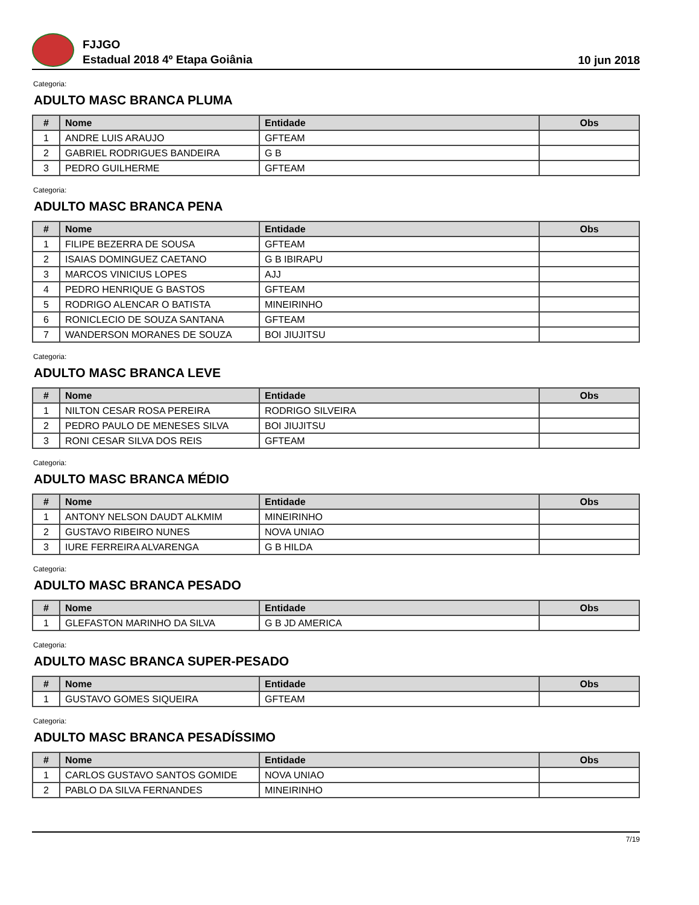FJJGO
Estadual 2018 4º Etapa Goiânia
10 jun 2018
Categoria:
ADULTO MASC BRANCA PLUMA
| # | Nome | Entidade | Obs |
| --- | --- | --- | --- |
| 1 | ANDRE LUIS ARAUJO | GFTEAM | |
| 2 | GABRIEL RODRIGUES BANDEIRA | G B | |
| 3 | PEDRO GUILHERME | GFTEAM | |
Categoria:
ADULTO MASC BRANCA PENA
| # | Nome | Entidade | Obs |
| --- | --- | --- | --- |
| 1 | FILIPE BEZERRA DE SOUSA | GFTEAM | |
| 2 | ISAIAS DOMINGUEZ CAETANO | G B IBIRAPU | |
| 3 | MARCOS VINICIUS LOPES | AJJ | |
| 4 | PEDRO HENRIQUE G BASTOS | GFTEAM | |
| 5 | RODRIGO ALENCAR O BATISTA | MINEIRINHO | |
| 6 | RONICLECIO DE SOUZA SANTANA | GFTEAM | |
| 7 | WANDERSON MORANES DE SOUZA | BOI JIUJITSU | |
Categoria:
ADULTO MASC BRANCA LEVE
| # | Nome | Entidade | Obs |
| --- | --- | --- | --- |
| 1 | NILTON CESAR ROSA PEREIRA | RODRIGO SILVEIRA | |
| 2 | PEDRO PAULO DE MENESES SILVA | BOI JIUJITSU | |
| 3 | RONI CESAR SILVA DOS REIS | GFTEAM | |
Categoria:
ADULTO MASC BRANCA MÉDIO
| # | Nome | Entidade | Obs |
| --- | --- | --- | --- |
| 1 | ANTONY NELSON DAUDT ALKMIM | MINEIRINHO | |
| 2 | GUSTAVO RIBEIRO NUNES | NOVA UNIAO | |
| 3 | IURE FERREIRA ALVARENGA | G B HILDA | |
Categoria:
ADULTO MASC BRANCA PESADO
| # | Nome | Entidade | Obs |
| --- | --- | --- | --- |
| 1 | GLEFASTON MARINHO DA SILVA | G B JD AMERICA | |
Categoria:
ADULTO MASC BRANCA SUPER-PESADO
| # | Nome | Entidade | Obs |
| --- | --- | --- | --- |
| 1 | GUSTAVO GOMES SIQUEIRA | GFTEAM | |
Categoria:
ADULTO MASC BRANCA PESADÍSSIMO
| # | Nome | Entidade | Obs |
| --- | --- | --- | --- |
| 1 | CARLOS GUSTAVO SANTOS GOMIDE | NOVA UNIAO | |
| 2 | PABLO DA SILVA FERNANDES | MINEIRINHO | |
7/19